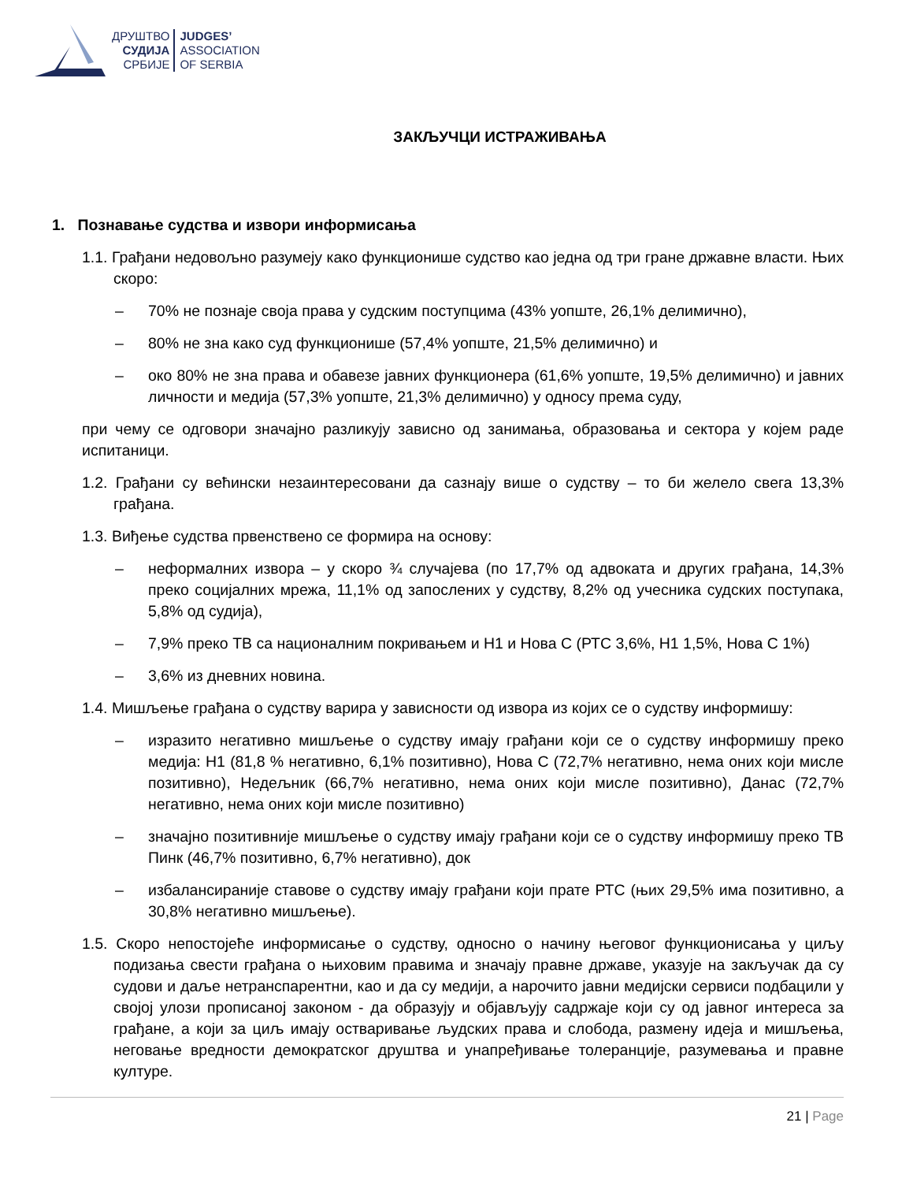ДРУШТВО
СУДИЈА
СРБИЈЕ
JUDGES’
ASSOCIATION
OF SERBIA
ЗАКЉУЧЦИ ИСТРАЖИВАЊА
1. Познавање судства и извори информисања
1.1. Грађани недовољно разумеју како функционише судство као једна од три гране државне власти. Њих скоро:
– 70% не познаје своја права у судским поступцима (43% уопште, 26,1% делимично),
– 80% не зна како суд функционише (57,4% уопште, 21,5% делимично) и
– око 80% не зна права и обавезе јавних функционера (61,6% уопште, 19,5% делимично) и јавних личности и медија (57,3% уопште, 21,3% делимично) у односу према суду,
при чему се одговори значајно разликују зависно од занимања, образовања и сектора у којем раде испитаници.
1.2. Грађани су већински незаинтересовани да сазнају више о судству – то би желело свега 13,3% грађана.
1.3. Виђење судства првенствено се формира на основу:
– неформалних извора – у скоро ¾ случајева (по 17,7% од адвоката и других грађана, 14,3% преко социјалних мрежа, 11,1% од запослених у судству, 8,2% од учесника судских поступака, 5,8% од судија),
– 7,9% преко ТВ са националним покривањем и Н1 и Нова С (РТС 3,6%, Н1 1,5%, Нова С 1%)
– 3,6% из дневних новина.
1.4. Мишљење грађана о судству варира у зависности од извора из којих се о судству информишу:
– изразито негативно мишљење о судству имају грађани који се о судству информишу преко медија: Н1 (81,8 % негативно, 6,1% позитивно), Нова С (72,7% негативно, нема оних који мисле позитивно), Недељник (66,7% негативно, нема оних који мисле позитивно), Данас (72,7% негативно, нема оних који мисле позитивно)
– значајно позитивније мишљење о судству имају грађани који се о судству информишу преко ТВ Пинк (46,7% позитивно, 6,7% негативно), док
– избалансираније ставове о судству имају грађани који прате РТС (њих 29,5% има позитивно, а 30,8% негативно мишљење).
1.5. Скоро непостојеће информисање о судству, односно о начину његовог функционисања у циљу подизања свести грађана о њиховим правима и значају правне државе, указује на закључак да су судови и даље нетранспарентни, као и да су медији, а нарочито јавни медијски сервиси подбацили у својој улози прописаној законом - да образују и објављују садржаје који су од јавног интереса за грађане, а који за циљ имају остваривање људских права и слобода, размену идеја и мишљења, неговање вредности демократског друштва и унапређивање толеранције, разумевања и правне културе.
21 | Page